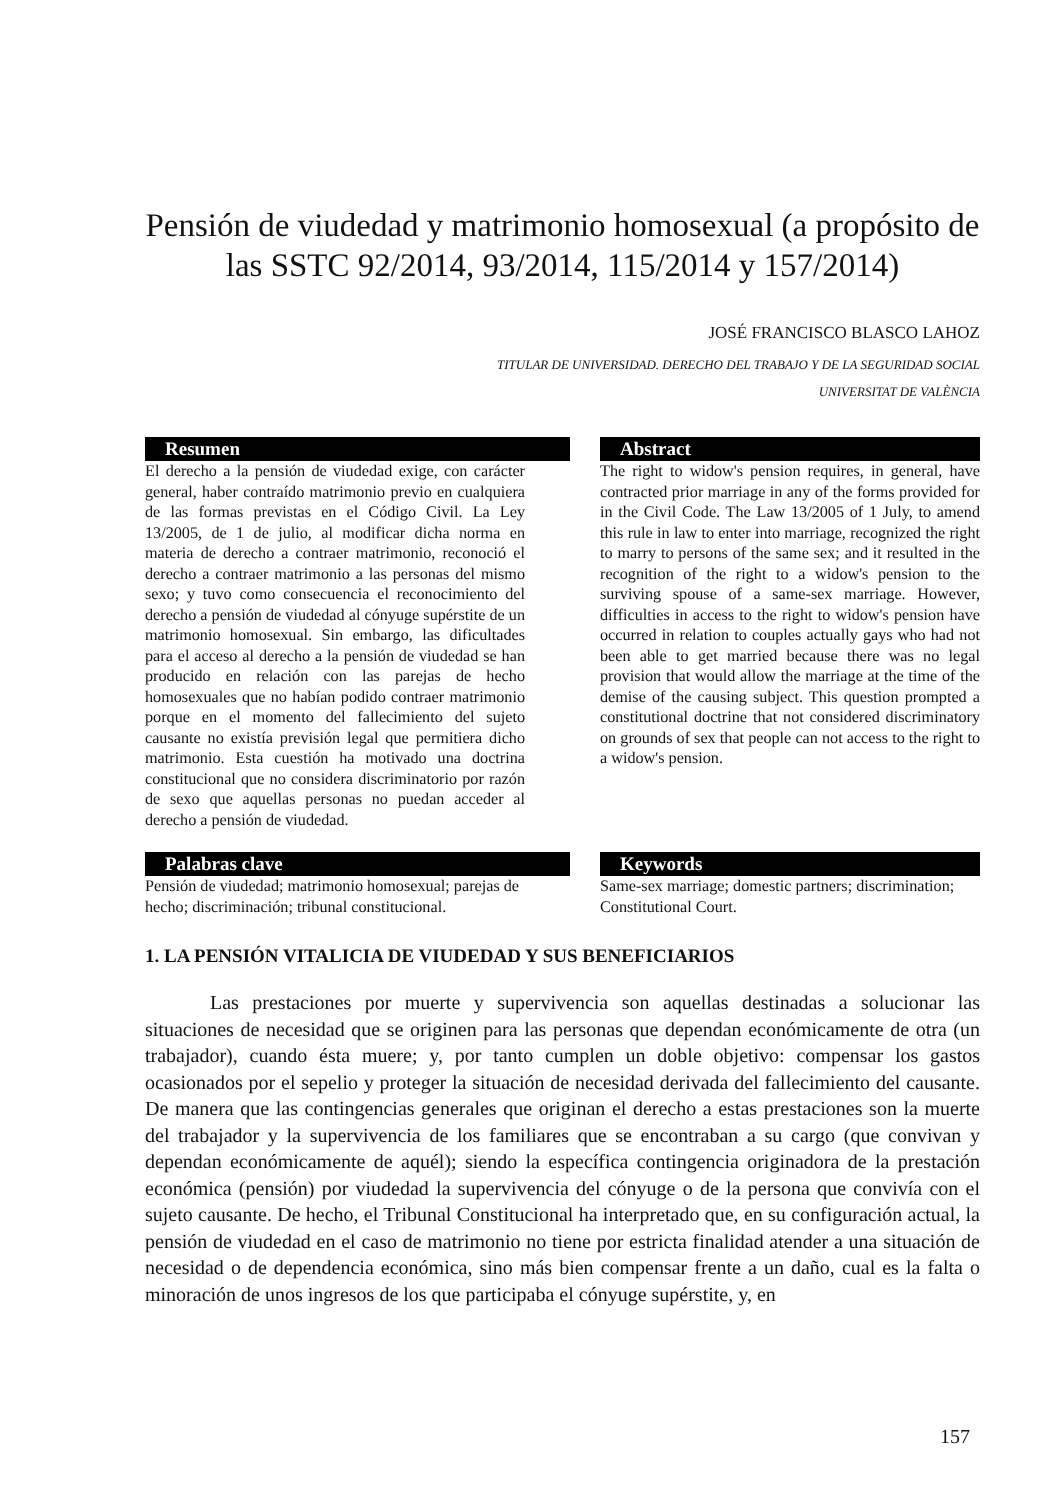Pensión de viudedad y matrimonio homosexual (a propósito de
las SSTC 92/2014, 93/2014, 115/2014 y 157/2014)
JOSÉ FRANCISCO BLASCO LAHOZ
TITULAR DE UNIVERSIDAD. DERECHO DEL TRABAJO Y DE LA SEGURIDAD SOCIAL
UNIVERSITAT DE VALÈNCIA
Resumen
El derecho a la pensión de viudedad exige, con carácter general, haber contraído matrimonio previo en cualquiera de las formas previstas en el Código Civil. La Ley 13/2005, de 1 de julio, al modificar dicha norma en materia de derecho a contraer matrimonio, reconoció el derecho a contraer matrimonio a las personas del mismo sexo; y tuvo como consecuencia el reconocimiento del derecho a pensión de viudedad al cónyuge supérstite de un matrimonio homosexual. Sin embargo, las dificultades para el acceso al derecho a la pensión de viudedad se han producido en relación con las parejas de hecho homosexuales que no habían podido contraer matrimonio porque en el momento del fallecimiento del sujeto causante no existía previsión legal que permitiera dicho matrimonio. Esta cuestión ha motivado una doctrina constitucional que no considera discriminatorio por razón de sexo que aquellas personas no puedan acceder al derecho a pensión de viudedad.
Abstract
The right to widow's pension requires, in general, have contracted prior marriage in any of the forms provided for in the Civil Code. The Law 13/2005 of 1 July, to amend this rule in law to enter into marriage, recognized the right to marry to persons of the same sex; and it resulted in the recognition of the right to a widow's pension to the surviving spouse of a same-sex marriage. However, difficulties in access to the right to widow's pension have occurred in relation to couples actually gays who had not been able to get married because there was no legal provision that would allow the marriage at the time of the demise of the causing subject. This question prompted a constitutional doctrine that not considered discriminatory on grounds of sex that people can not access to the right to a widow's pension.
Palabras clave
Pensión de viudedad; matrimonio homosexual; parejas de hecho; discriminación; tribunal constitucional.
Keywords
Same-sex marriage; domestic partners; discrimination; Constitutional Court.
1. LA PENSIÓN VITALICIA DE VIUDEDAD Y SUS BENEFICIARIOS
Las prestaciones por muerte y supervivencia son aquellas destinadas a solucionar las situaciones de necesidad que se originen para las personas que dependan económicamente de otra (un trabajador), cuando ésta muere; y, por tanto cumplen un doble objetivo: compensar los gastos ocasionados por el sepelio y proteger la situación de necesidad derivada del fallecimiento del causante. De manera que las contingencias generales que originan el derecho a estas prestaciones son la muerte del trabajador y la supervivencia de los familiares que se encontraban a su cargo (que convivan y dependan económicamente de aquél); siendo la específica contingencia originadora de la prestación económica (pensión) por viudedad la supervivencia del cónyuge o de la persona que convivía con el sujeto causante. De hecho, el Tribunal Constitucional ha interpretado que, en su configuración actual, la pensión de viudedad en el caso de matrimonio no tiene por estricta finalidad atender a una situación de necesidad o de dependencia económica, sino más bien compensar frente a un daño, cual es la falta o minoración de unos ingresos de los que participaba el cónyuge supérstite, y, en
157